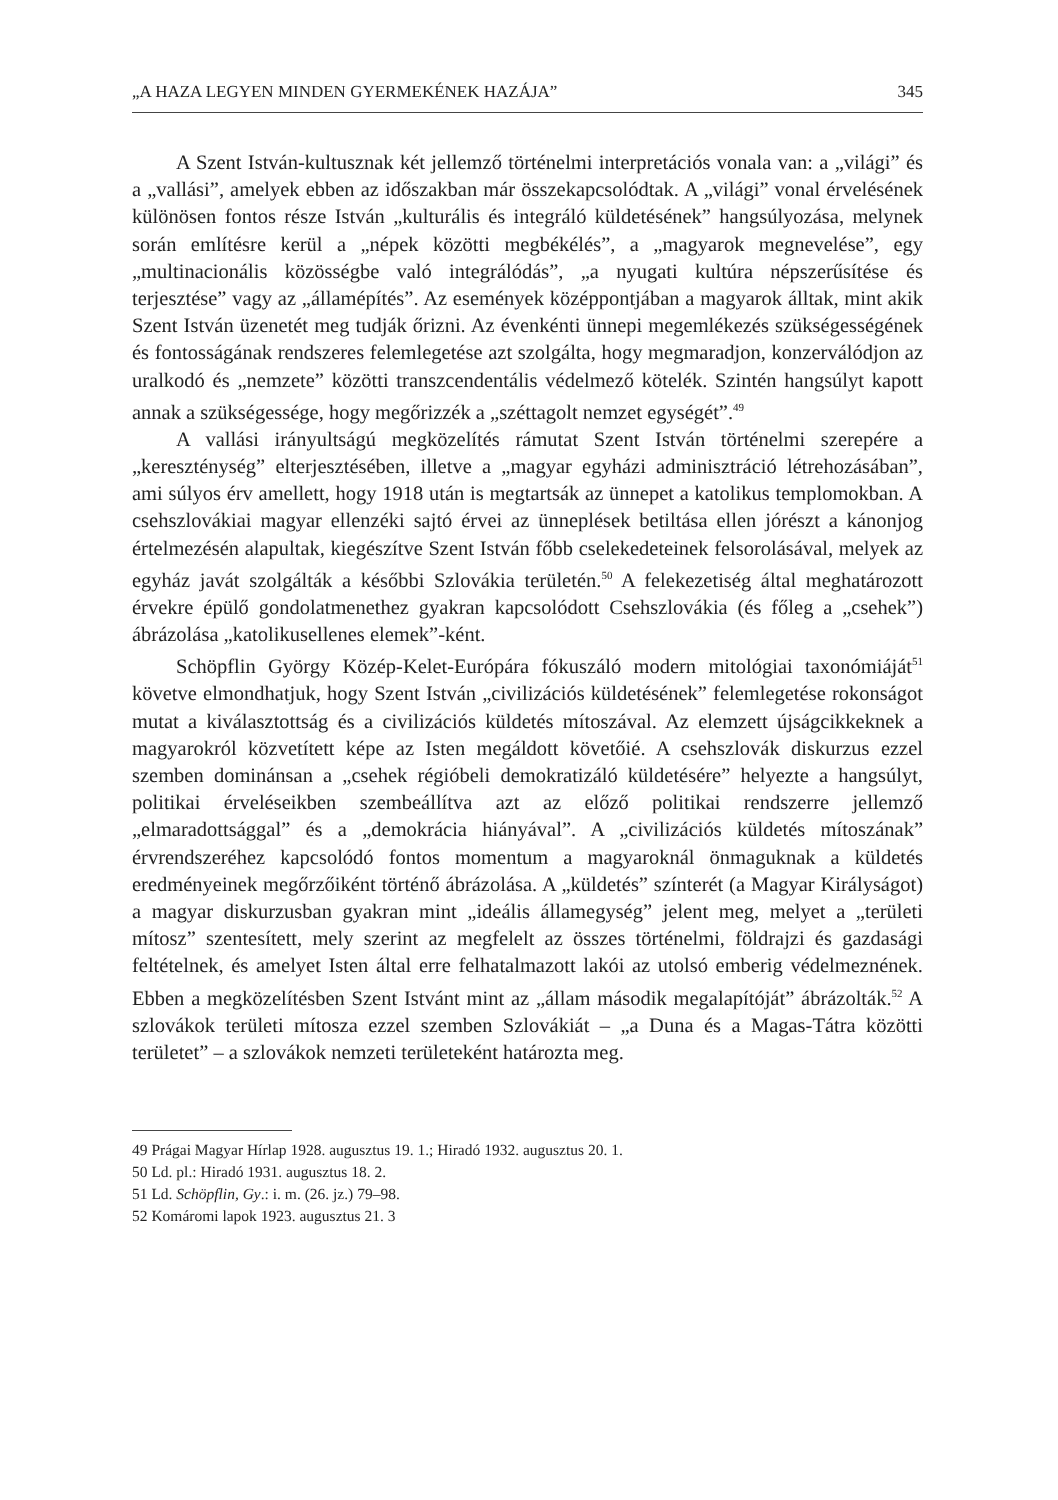„A HAZA LEGYEN MINDEN GYERMEKÉNEK HAZÁJA” 345
A Szent István-kultusznak két jellemző történelmi interpretációs vonala van: a „világi” és a „vallási”, amelyek ebben az időszakban már összekapcsolódtak. A „világi” vonal érvelésének különösen fontos része István „kulturális és integráló küldetésének” hangsúlyozása, melynek során említésre kerül a „népek közötti megbékélés”, a „magyarok megnevelése”, egy „multinacionális közösségbe való integrálódás”, „a nyugati kultúra népszerűsítése és terjesztése” vagy az „államépítés”. Az események középpontjában a magyarok álltak, mint akik Szent István üzenetét meg tudják őrizni. Az évenkénti ünnepi megemlékezés szükségességének és fontosságának rendszeres felemlegetése azt szolgálta, hogy megmaradjon, konzerválódjon az uralkodó és „nemzete” közötti transzcendentális védelmező kötelék. Szintén hangsúlyt kapott annak a szükségessége, hogy megőrizzék a „széttagolt nemzet egységét”.<sup>49</sup>
A vallási irányultságú megközelítés rámutat Szent István történelmi szerepére a „kereszténység” elterjesztésében, illetve a „magyar egyházi adminisztráció létrehozásában”, ami súlyos érv amellett, hogy 1918 után is megtartsák az ünnepet a katolikus templomokban. A csehszlovákiai magyar ellenzéki sajtó érvei az ünneplések betiltása ellen jórészt a kánonjog értelmezésén alapultak, kiegészítve Szent István főbb cselekedeteinek felsorolásával, melyek az egyház javát szolgálták a későbbi Szlovákia területén.<sup>50</sup> A felekezetiség által meghatározott érvekre épülő gondolatmenethez gyakran kapcsolódott Csehszlovákia (és főleg a „csehek”) ábrázolása „katolikusellenes elemek”-ként.
Schöpflin György Közép-Kelet-Európára fókuszáló modern mitológiai taxonómiáját<sup>51</sup> követve elmondhatjuk, hogy Szent István „civilizációs küldetésének” felemlegetése rokonságot mutat a kiválasztottság és a civilizációs küldetés mítoszával. Az elemzett újságcikkeknek a magyarokról közvetített képe az Isten megáldott követőié. A csehszlovák diskurzus ezzel szemben dominánsan a „csehek régióbeli demokratizáló küldetésére” helyezte a hangsúlyt, politikai érveléseikben szembeállítva azt az előző politikai rendszerre jellemző „elmaradottsággal” és a „demokrácia hiányával”. A „civilizációs küldetés mítoszának” érvrendszeréhez kapcsolódó fontos momentum a magyaroknál önmaguknak a küldetés eredményeinek megőrzőiként történő ábrázolása. A „küldetés” színterét (a Magyar Királyságot) a magyar diskurzusban gyakran mint „ideális államegység” jelent meg, melyet a „területi mítosz” szentesített, mely szerint az megfelelt az összes történelmi, földrajzi és gazdasági feltételnek, és amelyet Isten által erre felhatalmazott lakói az utolsó emberig védelmeznének. Ebben a megközelítésben Szent Istvánt mint az „állam második megalapítóját” ábrázolták.<sup>52</sup> A szlovákok területi mítosza ezzel szemben Szlovákiát – „a Duna és a Magas-Tátra közötti területet” – a szlovákok nemzeti területeként határozta meg.
49 Prágai Magyar Hírlap 1928. augusztus 19. 1.; Hiradó 1932. augusztus 20. 1.
50 Ld. pl.: Hiradó 1931. augusztus 18. 2.
51 Ld. Schöpflin, Gy.: i. m. (26. jz.) 79–98.
52 Komáromi lapok 1923. augusztus 21. 3